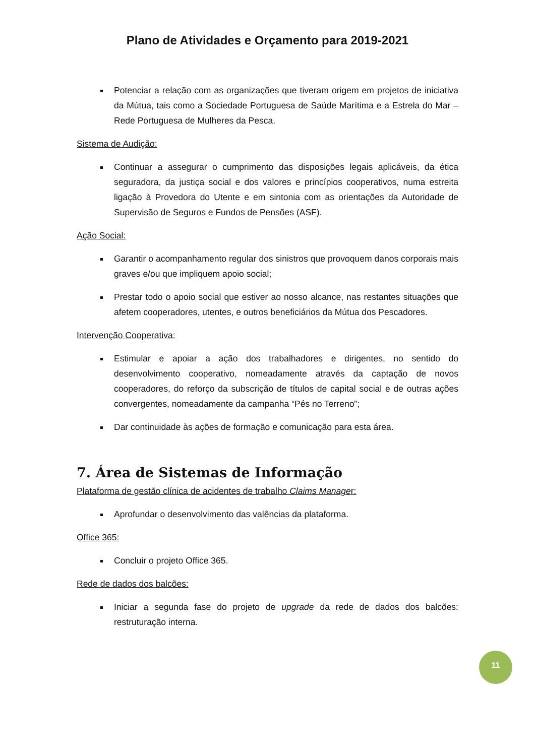Plano de Atividades e Orçamento para 2019-2021
Potenciar a relação com as organizações que tiveram origem em projetos de iniciativa da Mútua, tais como a Sociedade Portuguesa de Saúde Marítima e a Estrela do Mar – Rede Portuguesa de Mulheres da Pesca.
Sistema de Audição:
Continuar a assegurar o cumprimento das disposições legais aplicáveis, da ética seguradora, da justiça social e dos valores e princípios cooperativos, numa estreita ligação à Provedora do Utente e em sintonia com as orientações da Autoridade de Supervisão de Seguros e Fundos de Pensões (ASF).
Ação Social:
Garantir o acompanhamento regular dos sinistros que provoquem danos corporais mais graves e/ou que impliquem apoio social;
Prestar todo o apoio social que estiver ao nosso alcance, nas restantes situações que afetem cooperadores, utentes, e outros beneficiários da Mútua dos Pescadores.
Intervenção Cooperativa:
Estimular e apoiar a ação dos trabalhadores e dirigentes, no sentido do desenvolvimento cooperativo, nomeadamente através da captação de novos cooperadores, do reforço da subscrição de títulos de capital social e de outras ações convergentes, nomeadamente da campanha “Pés no Terreno”;
Dar continuidade às ações de formação e comunicação para esta área.
7. Área de Sistemas de Informação
Plataforma de gestão clínica de acidentes de trabalho Claims Manager:
Aprofundar o desenvolvimento das valências da plataforma.
Office 365:
Concluir o projeto Office 365.
Rede de dados dos balcões:
Iniciar a segunda fase do projeto de upgrade da rede de dados dos balcões: restruturação interna.
11